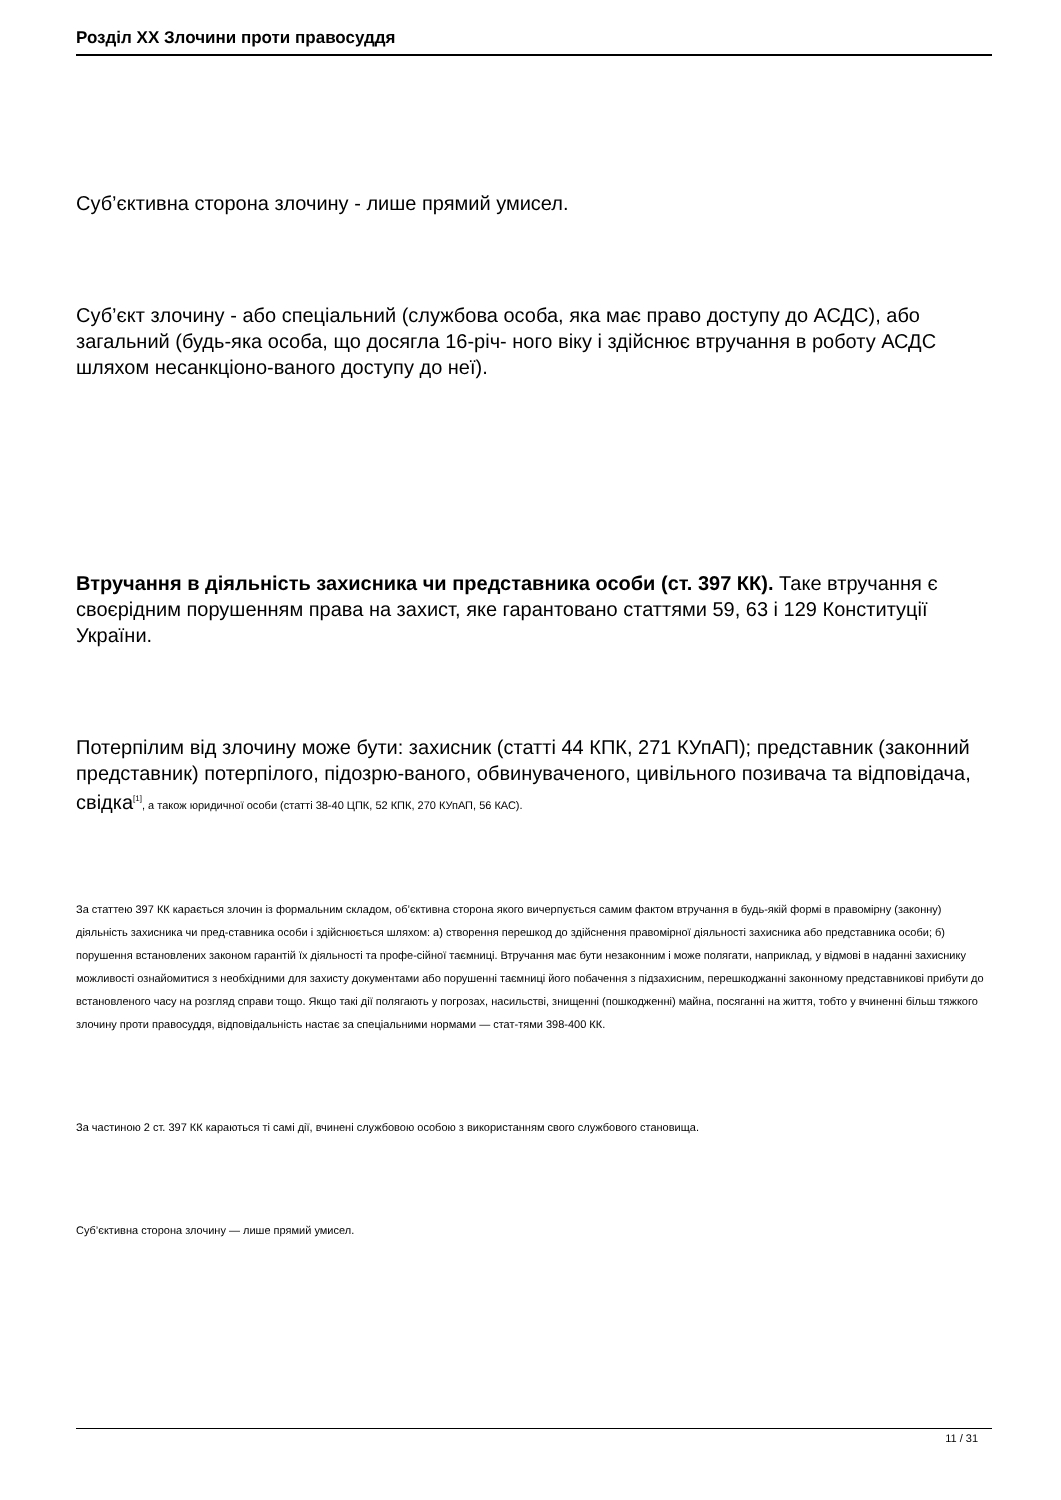Розділ XX Злочини проти правосуддя
Суб’єктивна сторона злочину - лише прямий умисел.
Суб’єкт злочину - або спеціальний (службова особа, яка має право доступу до АСДС), або загальний (будь-яка особа, що досягла 16-річ- ного віку і здійснює втручання в роботу АСДС шляхом несанкціоно-ваного доступу до неї).
Втручання в діяльність захисника чи представника особи (ст. 397 КК). Таке втручання є своєрідним порушенням права на захист, яке гарантовано статтями 59, 63 і 129 Конституції України.
Потерпілим від злочину може бути: захисник (статті 44 КПК, 271 КУпАП); представник (законний представник) потерпілого, підозрю-ваного, обвинуваченого, цивільного позивача та відповідача, свідка<sup>[1]</sup>, а також юридичної особи (статті 38-40 ЦПК, 52 КПК, 270 КУпАП, 56 КАС).
За статтею 397 КК карається злочин із формальним складом, об’єктивна сторона якого вичерпується самим фактом втручання в будь-якій формі в правомірну (законну) діяльність захисника чи пред-ставника особи і здійснюється шляхом: а) створення перешкод до здійснення правомірної діяльності захисника або представника особи; б) порушення встановлених законом гарантій їх діяльності та профе-сійної таємниці. Втручання має бути незаконним і може полягати, наприклад, у відмові в наданні захиснику можливості ознайомитися з необхідними для захисту документами або порушенні таємниці його побачення з підзахисним, перешкоджанні законному представникові прибути до встановленого часу на розгляд справи тощо. Якщо такі дії полягають у погрозах, насильстві, знищенні (пошкодженні) майна, посяганні на життя, тобто у вчиненні більш тяжкого злочину проти правосуддя, відповідальність настає за спеціальними нормами — стат-тями 398-400 КК.
За частиною 2 ст. 397 КК караються ті самі дії, вчинені службовою особою з використанням свого службового становища.
Суб’єктивна сторона злочину — лише прямий умисел.
11 / 31